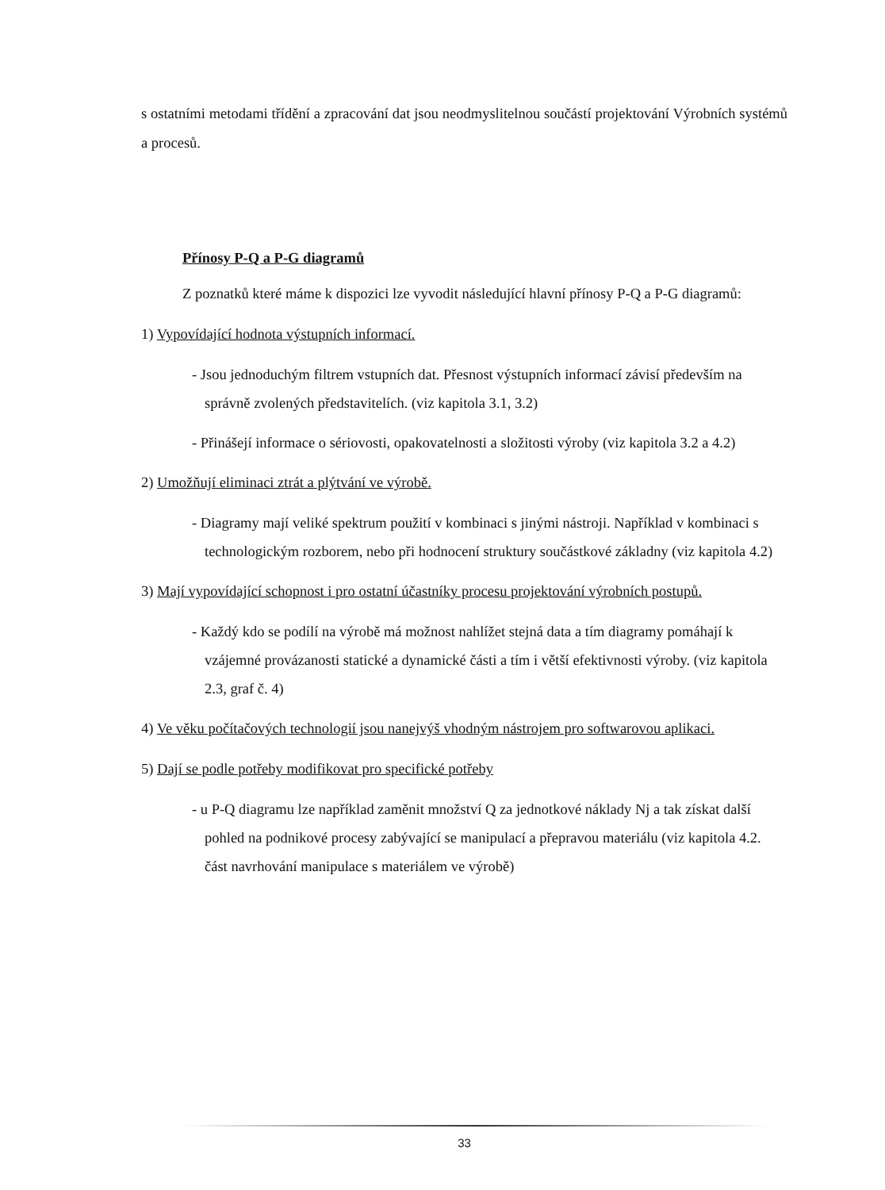s ostatními metodami třídění a zpracování dat jsou neodmyslitelnou součástí projektování Výrobních systémů a procesů.
Přínosy P-Q a P-G diagramů
Z poznatků které máme k dispozici lze vyvodit následující hlavní přínosy P-Q a P-G diagramů:
1) Vypovídající hodnota výstupních informací.
- Jsou jednoduchým filtrem vstupních dat. Přesnost výstupních informací závisí především na správně zvolených představitelích. (viz kapitola 3.1, 3.2)
- Přinášejí informace o sériovosti, opakovatelnosti a složitosti výroby (viz kapitola 3.2 a 4.2)
2) Umožňují eliminaci ztrát a plýtvání ve výrobě.
- Diagramy mají veliké spektrum použití v kombinaci s jinými nástroji. Například v kombinaci s technologickým rozborem, nebo při hodnocení struktury součástkové základny (viz kapitola 4.2)
3) Mají vypovídající schopnost i pro ostatní účastníky procesu projektování výrobních postupů.
- Každý kdo se podílí na výrobě má možnost nahlížet stejná data a tím diagramy pomáhají k vzájemné provázanosti statické a dynamické části a tím i větší efektivnosti výroby. (viz kapitola 2.3, graf č. 4)
4) Ve věku počítačových technologií jsou nanejvýš vhodným nástrojem pro softwarovou aplikaci.
5) Dají se podle potřeby modifikovat pro specifické potřeby
- u P-Q diagramu lze například zaměnit množství Q za jednotkové náklady Nj a tak získat další pohled na podnikové procesy zabývající se manipulací a přepravou materiálu (viz kapitola 4.2. část navrhování manipulace s materiálem ve výrobě)
33